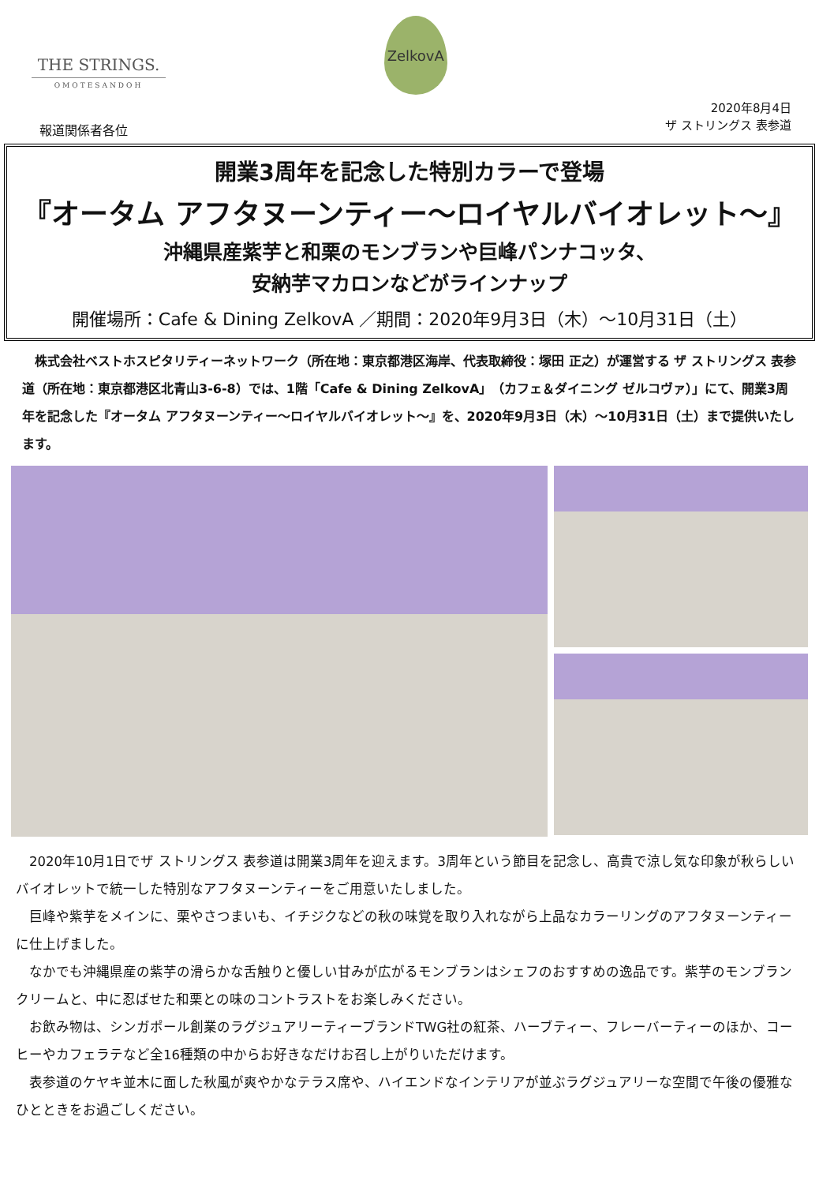THE STRINGS.
OMOTESANDOH
ZelkovA
2020年8月4日
ザ ストリングス 表参道
報道関係者各位
開業3周年を記念した特別カラーで登場
『オータム アフタヌーンティー～ロイヤルバイオレット～』
沖縄県産紫芋と和栗のモンブランや巨峰パンナコッタ、
安納芋マカロンなどがラインナップ
開催場所：Cafe & Dining ZelkovA ／期間：2020年9月3日（木）～10月31日（土）
　株式会社ベストホスピタリティーネットワーク（所在地：東京都港区海岸、代表取締役：塚田 正之）が運営する ザ ストリングス 表参道（所在地：東京都港区北青山3-6-8）では、1階「Cafe & Dining ZelkovA」（カフェ＆ダイニング ゼルコヴァ）」にて、開業3周年を記念した『オータム アフタヌーンティー～ロイヤルバイオレット～』を、2020年9月3日（木）～10月31日（土）まで提供いたします。
　2020年10月1日でザ ストリングス 表参道は開業3周年を迎えます。3周年という節目を記念し、高貴で涼し気な印象が秋らしいバイオレットで統一した特別なアフタヌーンティーをご用意いたしました。
　巨峰や紫芋をメインに、栗やさつまいも、イチジクなどの秋の味覚を取り入れながら上品なカラーリングのアフタヌーンティーに仕上げました。
　なかでも沖縄県産の紫芋の滑らかな舌触りと優しい甘みが広がるモンブランはシェフのおすすめの逸品です。紫芋のモンブランクリームと、中に忍ばせた和栗との味のコントラストをお楽しみください。
　お飲み物は、シンガポール創業のラグジュアリーティーブランドTWG社の紅茶、ハーブティー、フレーバーティーのほか、コーヒーやカフェラテなど全16種類の中からお好きなだけお召し上がりいただけます。
　表参道のケヤキ並木に面した秋風が爽やかなテラス席や、ハイエンドなインテリアが並ぶラグジュアリーな空間で午後の優雅なひとときをお過ごしください。